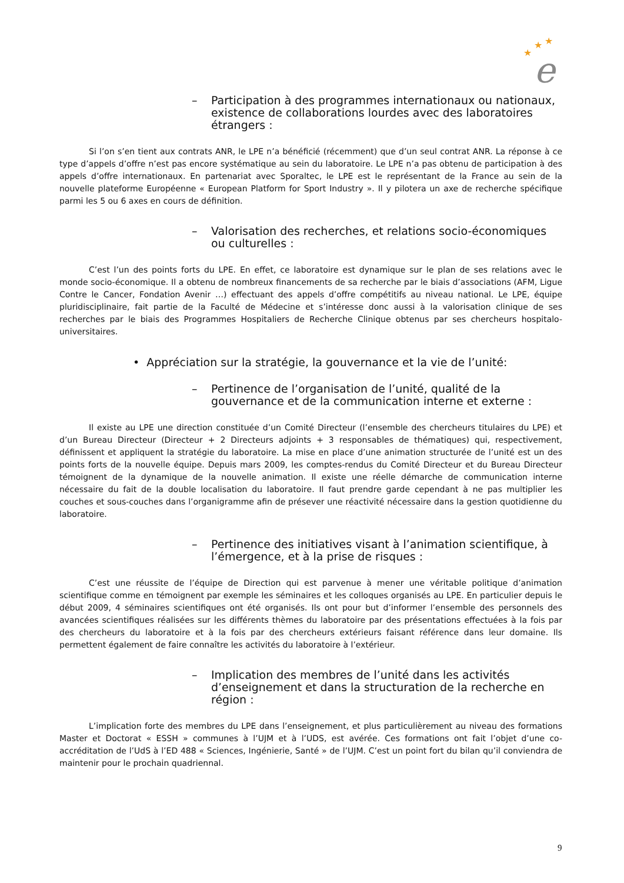★
★
★
e
– Participation à des programmes internationaux ou nationaux, existence de collaborations lourdes avec des laboratoires étrangers :
Si l’on s’en tient aux contrats ANR, le LPE n’a bénéficié (récemment) que d’un seul contrat ANR. La réponse à ce type d’appels d’offre n’est pas encore systématique au sein du laboratoire. Le LPE n’a pas obtenu de participation à des appels d’offre internationaux. En partenariat avec Sporaltec, le LPE est le représentant de la France au sein de la nouvelle plateforme Européenne « European Platform for Sport Industry ». Il y pilotera un axe de recherche spécifique parmi les 5 ou 6 axes en cours de définition.
– Valorisation des recherches, et relations socio-économiques ou culturelles :
C’est l’un des points forts du LPE. En effet, ce laboratoire est dynamique sur le plan de ses relations avec le monde socio-économique. Il a obtenu de nombreux financements de sa recherche par le biais d’associations (AFM, Ligue Contre le Cancer, Fondation Avenir …) effectuant des appels d’offre compétitifs au niveau national. Le LPE, équipe pluridisciplinaire, fait partie de la Faculté de Médecine et s’intéresse donc aussi à la valorisation clinique de ses recherches par le biais des Programmes Hospitaliers de Recherche Clinique obtenus par ses chercheurs hospitalo-universitaires.
• Appréciation sur la stratégie, la gouvernance et la vie de l’unité:
– Pertinence de l’organisation de l’unité, qualité de la gouvernance et de la communication interne et externe :
Il existe au LPE une direction constituée d’un Comité Directeur (l’ensemble des chercheurs titulaires du LPE) et d’un Bureau Directeur (Directeur + 2 Directeurs adjoints + 3 responsables de thématiques) qui, respectivement, définissent et appliquent la stratégie du laboratoire. La mise en place d’une animation structurée de l’unité est un des points forts de la nouvelle équipe. Depuis mars 2009, les comptes-rendus du Comité Directeur et du Bureau Directeur témoignent de la dynamique de la nouvelle animation. Il existe une réelle démarche de communication interne nécessaire du fait de la double localisation du laboratoire. Il faut prendre garde cependant à ne pas multiplier les couches et sous-couches dans l’organigramme afin de présever une réactivité nécessaire dans la gestion quotidienne du laboratoire.
– Pertinence des initiatives visant à l’animation scientifique, à l’émergence, et à la prise de risques :
C’est une réussite de l’équipe de Direction qui est parvenue à mener une véritable politique d’animation scientifique comme en témoignent par exemple les séminaires et les colloques organisés au LPE. En particulier depuis le début 2009, 4 séminaires scientifiques ont été organisés. Ils ont pour but d’informer l’ensemble des personnels des avancées scientifiques réalisées sur les différents thèmes du laboratoire par des présentations effectuées à la fois par des chercheurs du laboratoire et à la fois par des chercheurs extérieurs faisant référence dans leur domaine. Ils permettent également de faire connaître les activités du laboratoire à l’extérieur.
– Implication des membres de l’unité dans les activités d’enseignement et dans la structuration de la recherche en région :
L’implication forte des membres du LPE dans l’enseignement, et plus particulièrement au niveau des formations Master et Doctorat « ESSH » communes à l’UJM et à l’UDS, est avérée. Ces formations ont fait l’objet d’une co-accréditation de l’UdS à l’ED 488 « Sciences, Ingénierie, Santé » de l’UJM. C’est un point fort du bilan qu’il conviendra de maintenir pour le prochain quadriennal.
9